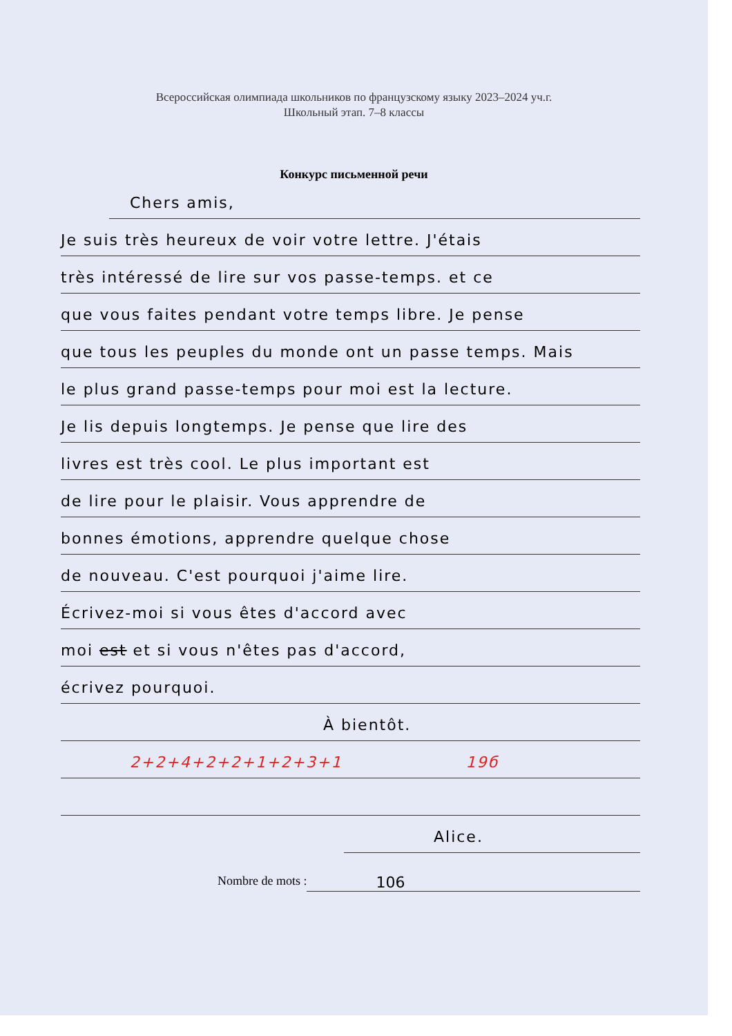Всероссийская олимпиада школьников по французскому языку 2023–2024 уч.г.
Школьный этап. 7–8 классы
Конкурс письменной речи
Chers amis,
Je suis très heureux de voir votre lettre. J'étais
très intéressé de lire sur vos passe-temps. et ce
que vous faites pendant votre temps libre. Je pense
que tous les peuples du monde ont un passe temps. Mais
le plus grand passe-temps pour moi est la lecture.
Je lis depuis longtemps. Je pense que lire des
livres est très cool. Le plus important est
de lire pour le plaisir. Vous apprendre de
bonnes émotions, apprendre quelque chose
de nouveau. C'est pourquoi j'aime lire.
Écrivez-moi si vous êtes d'accord avec
moi est et si vous n'êtes pas d'accord,
écrivez pourquoi.
À bientôt.
2+2+4+2+2+1+2+3+1 19б
Alice.
Nombre de mots : 106